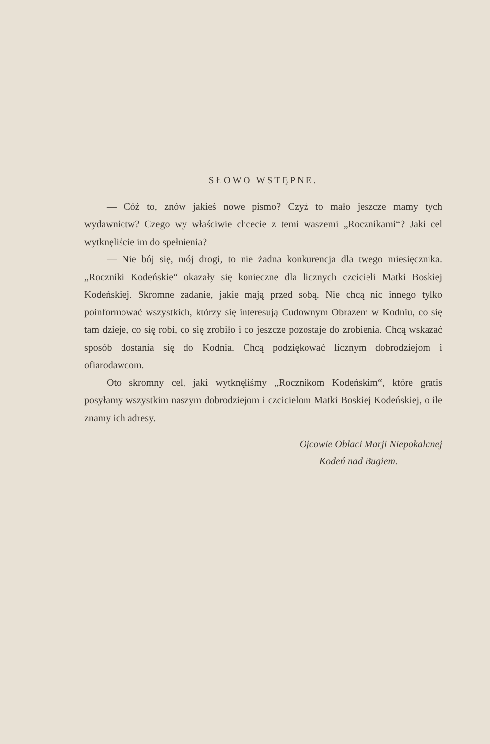SŁOWO WSTĘPNE.
— Cóż to, znów jakieś nowe pismo? Czyż to mało jeszcze mamy tych wydawnictw? Czego wy właściwie chcecie z temi waszemi „Rocznikami“? Jaki cel wytknęliście im do spełnienia?
— Nie bój się, mój drogi, to nie żadna konkurencja dla twego miesięcznika. „Roczniki Kodeńskie“ okazały się konieczne dla licznych czcicieli Matki Boskiej Kodeńskiej. Skromne zadanie, jakie mają przed sobą. Nie chcą nic innego tylko poinformować wszystkich, którzy się interesują Cudownym Obrazem w Kodniu, co się tam dzieje, co się robi, co się zrobiło i co jeszcze pozostaje do zrobienia. Chcą wskazać sposób dostania się do Kodnia. Chcą podziękować licznym dobrodziejom i ofiarodawcom.
Oto skromny cel, jaki wytknęliśmy „Rocznikom Kodeńskim“, które gratis posyłamy wszystkim naszym dobrodziejom i czcicielom Matki Boskiej Kodeńskiej, o ile znamy ich adresy.
Ojcowie Oblaci Marji Niepokalanej
Kodeń nad Bugiem.